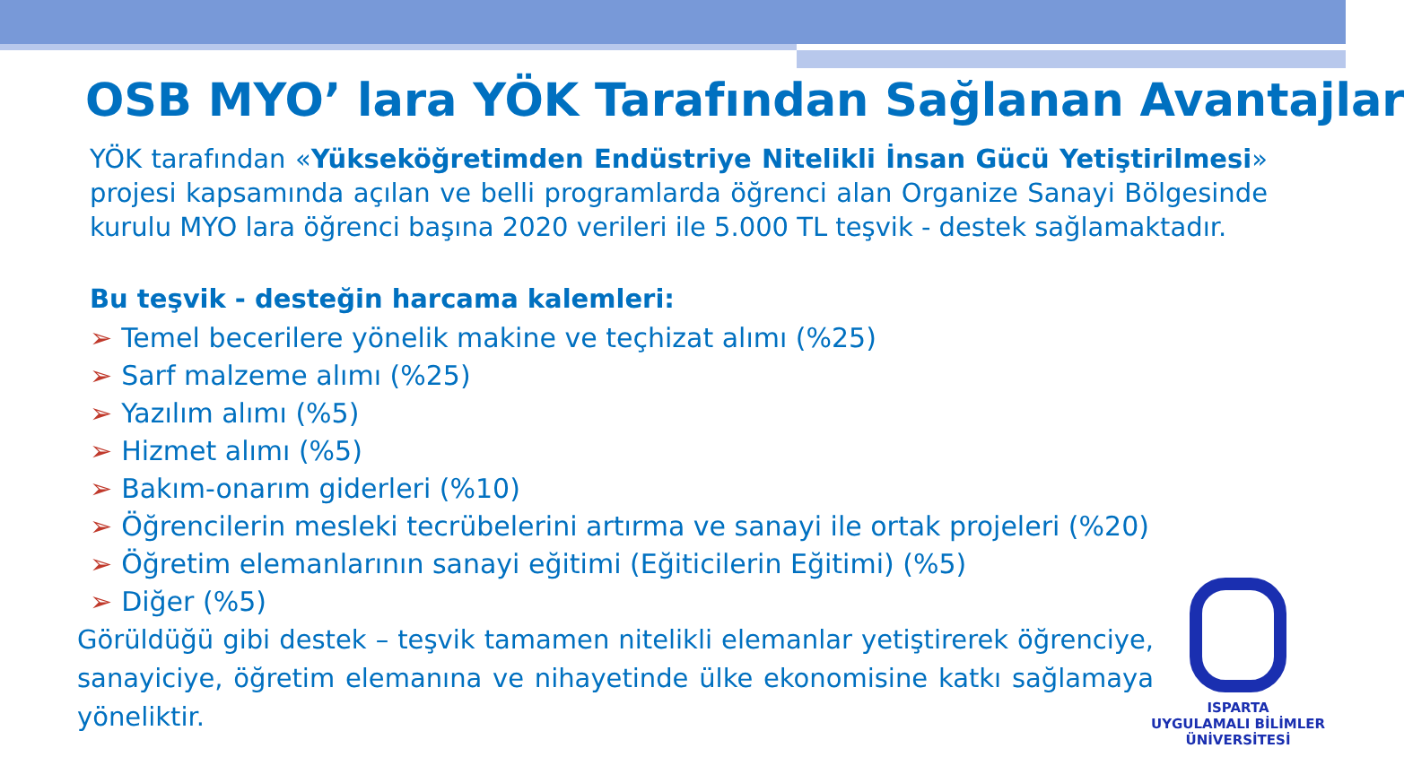OSB MYO’ lara YÖK Tarafından Sağlanan Avantajlar
YÖK tarafından «Yükseköğretimden Endüstriye Nitelikli İnsan Gücü Yetiştirilmesi» projesi kapsamında açılan ve belli programlarda öğrenci alan Organize Sanayi Bölgesinde kurulu MYO lara öğrenci başına 2020 verileri ile 5.000 TL teşvik - destek sağlamaktadır.
Bu teşvik - desteğin harcama kalemleri:
➢ Temel becerilere yönelik makine ve teçhizat alımı (%25)
➢ Sarf malzeme alımı (%25)
➢ Yazılım alımı (%5)
➢ Hizmet alımı (%5)
➢ Bakım-onarım giderleri (%10)
➢ Öğrencilerin mesleki tecrübelerini artırma ve sanayi ile ortak projeleri (%20)
➢ Öğretim elemanlarının sanayi eğitimi (Eğiticilerin Eğitimi) (%5)
➢ Diğer (%5)
Görüldüğü gibi destek – teşvik tamamen nitelikli elemanlar yetiştirerek öğrenciye, sanayiciye, öğretim elemanına ve nihayetinde ülke ekonomisine katkı sağlamaya yöneliktir.
ISPARTA
UYGULAMALI BİLİMLER
ÜNİVERSİTESİ